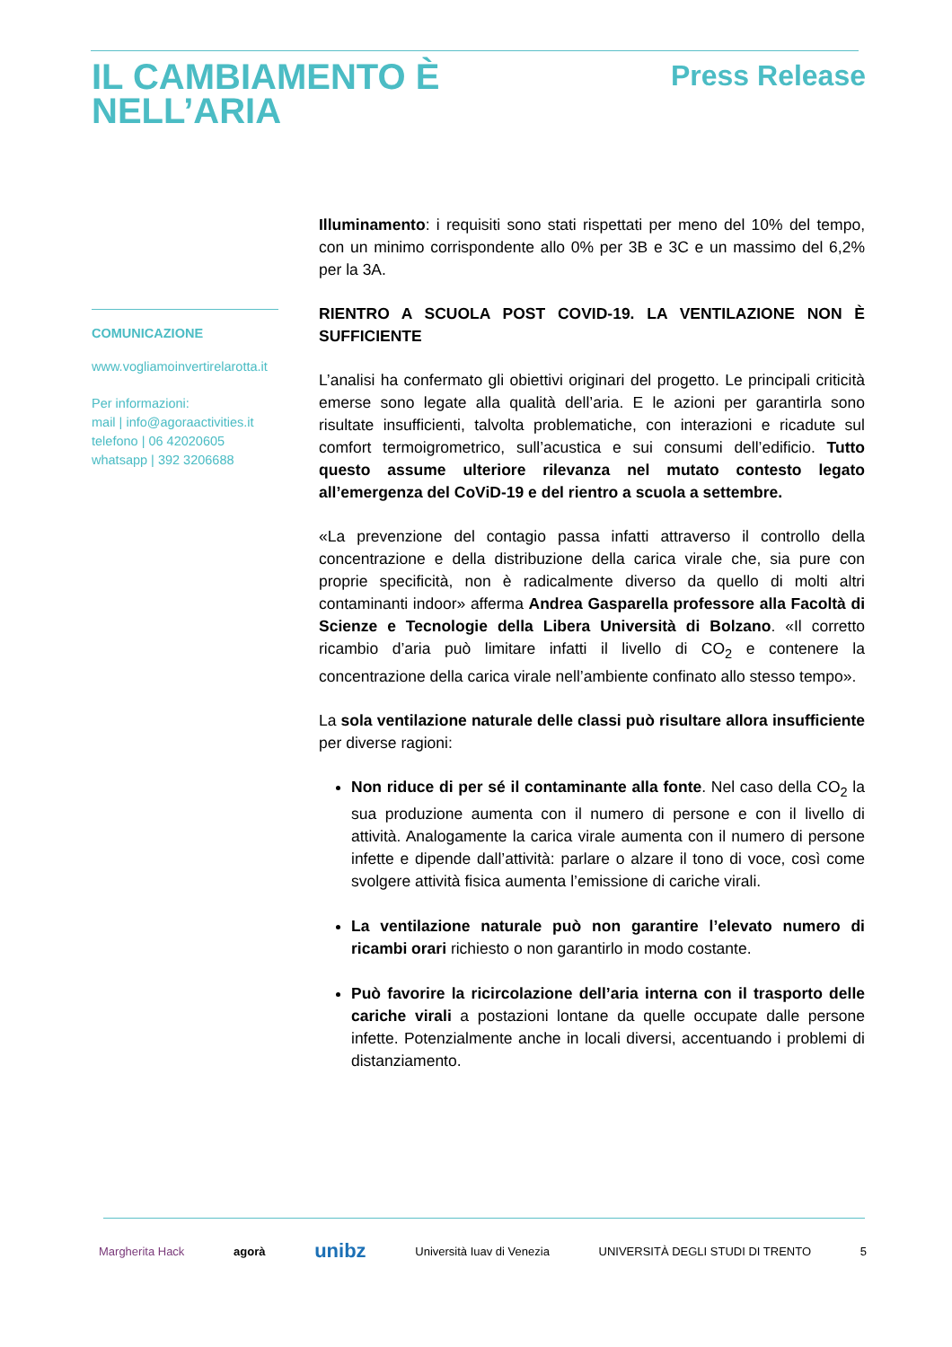IL CAMBIAMENTO È
NELL’ARIA
Press Release
COMUNICAZIONE
www.vogliamoinvertirelarotta.it
Per informazioni:
mail | info@agoraactivities.it
telefono | 06 42020605
whatsapp | 392 3206688
Illuminamento: i requisiti sono stati rispettati per meno del 10% del tempo, con un minimo corrispondente allo 0% per 3B e 3C e un massimo del 6,2% per la 3A.
RIENTRO A SCUOLA POST COVID-19. LA VENTILAZIONE NON È SUFFICIENTE
L’analisi ha confermato gli obiettivi originari del progetto. Le principali criticità emerse sono legate alla qualità dell’aria. E le azioni per garantirla sono risultate insufficienti, talvolta problematiche, con interazioni e ricadute sul comfort termoigrometrico, sull’acustica e sui consumi dell’edificio. Tutto questo assume ulteriore rilevanza nel mutato contesto legato all’emergenza del CoViD-19 e del rientro a scuola a settembre.
«La prevenzione del contagio passa infatti attraverso il controllo della concentrazione e della distribuzione della carica virale che, sia pure con proprie specificità, non è radicalmente diverso da quello di molti altri contaminanti indoor» afferma Andrea Gasparella professore alla Facoltà di Scienze e Tecnologie della Libera Università di Bolzano. «Il corretto ricambio d’aria può limitare infatti il livello di CO<sub>2</sub> e contenere la concentrazione della carica virale nell’ambiente confinato allo stesso tempo».
La sola ventilazione naturale delle classi può risultare allora insufficiente per diverse ragioni:
Non riduce di per sé il contaminante alla fonte. Nel caso della CO<sub>2</sub> la sua produzione aumenta con il numero di persone e con il livello di attività. Analogamente la carica virale aumenta con il numero di persone infette e dipende dall’attività: parlare o alzare il tono di voce, così come svolgere attività fisica aumenta l’emissione di cariche virali.
La ventilazione naturale può non garantire l’elevato numero di ricambi orari richiesto o non garantirlo in modo costante.
Può favorire la ricircolazione dell’aria interna con il trasporto delle cariche virali a postazioni lontane da quelle occupate dalle persone infette. Potenzialmente anche in locali diversi, accentuando i problemi di distanziamento.
Margherita Hack agorà unibz Università Iuav di Venezia UNIVERSITÀ DEGLI STUDI DI TRENTO 5